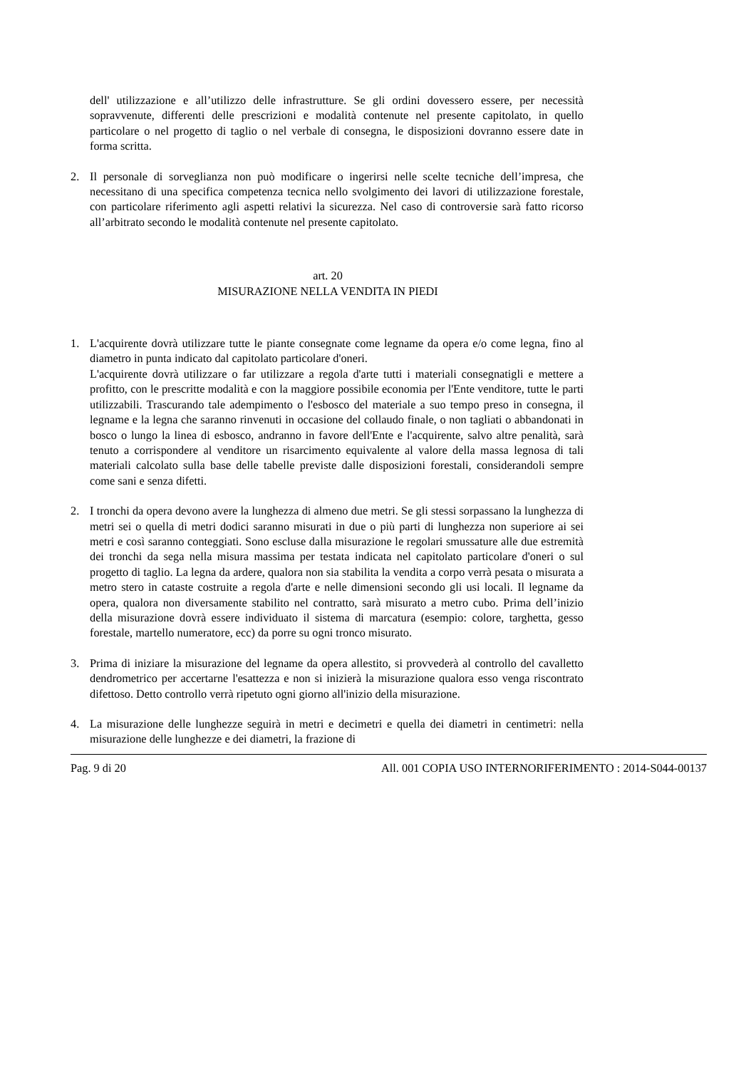dell' utilizzazione e all’utilizzo delle infrastrutture. Se gli ordini dovessero essere, per necessità sopravvenute, differenti delle prescrizioni e modalità contenute nel presente capitolato, in quello particolare o nel progetto di taglio o nel verbale di consegna, le disposizioni dovranno essere date in forma scritta.
2. Il personale di sorveglianza non può modificare o ingerirsi nelle scelte tecniche dell’impresa, che necessitano di una specifica competenza tecnica nello svolgimento dei lavori di utilizzazione forestale, con particolare riferimento agli aspetti relativi la sicurezza. Nel caso di controversie sarà fatto ricorso all’arbitrato secondo le modalità contenute nel presente capitolato.
art. 20
MISURAZIONE NELLA VENDITA IN PIEDI
1. L'acquirente dovrà utilizzare tutte le piante consegnate come legname da opera e/o come legna, fino al diametro in punta indicato dal capitolato particolare d'oneri.
L'acquirente dovrà utilizzare o far utilizzare a regola d'arte tutti i materiali consegnatigli e mettere a profitto, con le prescritte modalità e con la maggiore possibile economia per l'Ente venditore, tutte le parti utilizzabili. Trascurando tale adempimento o l'esbosco del materiale a suo tempo preso in consegna, il legname e la legna che saranno rinvenuti in occasione del collaudo finale, o non tagliati o abbandonati in bosco o lungo la linea di esbosco, andranno in favore dell'Ente e l'acquirente, salvo altre penalità, sarà tenuto a corrispondere al venditore un risarcimento equivalente al valore della massa legnosa di tali materiali calcolato sulla base delle tabelle previste dalle disposizioni forestali, considerandoli sempre come sani e senza difetti.
2. I tronchi da opera devono avere la lunghezza di almeno due metri. Se gli stessi sorpassano la lunghezza di metri sei o quella di metri dodici saranno misurati in due o più parti di lunghezza non superiore ai sei metri e così saranno conteggiati. Sono escluse dalla misurazione le regolari smussature alle due estremità dei tronchi da sega nella misura massima per testata indicata nel capitolato particolare d'oneri o sul progetto di taglio. La legna da ardere, qualora non sia stabilita la vendita a corpo verrà pesata o misurata a metro stero in cataste costruite a regola d'arte e nelle dimensioni secondo gli usi locali. Il legname da opera, qualora non diversamente stabilito nel contratto, sarà misurato a metro cubo. Prima dell’inizio della misurazione dovrà essere individuato il sistema di marcatura (esempio: colore, targhetta, gesso forestale, martello numeratore, ecc) da porre su ogni tronco misurato.
3. Prima di iniziare la misurazione del legname da opera allestito, si provvederà al controllo del cavalletto dendrometrico per accertarne l'esattezza e non si inizierà la misurazione qualora esso venga riscontrato difettoso. Detto controllo verrà ripetuto ogni giorno all'inizio della misurazione.
4. La misurazione delle lunghezze seguirà in metri e decimetri e quella dei diametri in centimetri: nella misurazione delle lunghezze e dei diametri, la frazione di
Pag. 9 di 20 All. 001 COPIA USO INTERNORIFERIMENTO : 2014-S044-00137